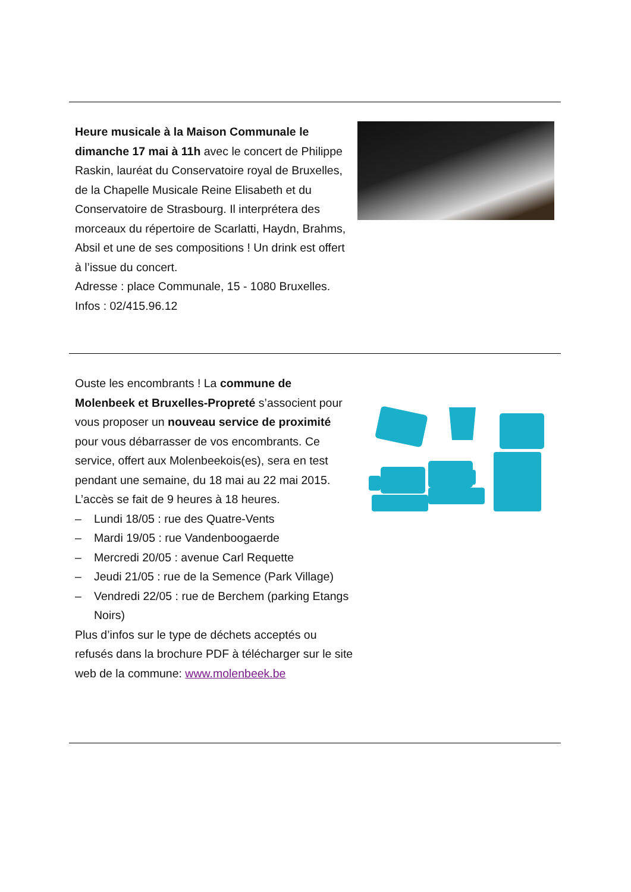Heure musicale à la Maison Communale le dimanche 17 mai à 11h avec le concert de Philippe Raskin, lauréat du Conservatoire royal de Bruxelles, de la Chapelle Musicale Reine Elisabeth et du Conservatoire de Strasbourg. Il interprétera des morceaux du répertoire de Scarlatti, Haydn, Brahms, Absil et une de ses compositions ! Un drink est offert à l’issue du concert.
Adresse : place Communale, 15 - 1080 Bruxelles.
Infos : 02/415.96.12
Ouste les encombrants ! La commune de Molenbeek et Bruxelles-Propreté s’associent pour vous proposer un nouveau service de proximité pour vous débarrasser de vos encombrants. Ce service, offert aux Molenbeekois(es), sera en test pendant une semaine, du 18 mai au 22 mai 2015. L’accès se fait de 9 heures à 18 heures.
– Lundi 18/05 : rue des Quatre-Vents
– Mardi 19/05 : rue Vandenboogaerde
– Mercredi 20/05 : avenue Carl Requette
– Jeudi 21/05 : rue de la Semence (Park Village)
– Vendredi 22/05 : rue de Berchem (parking Etangs Noirs)
Plus d’infos sur le type de déchets acceptés ou refusés dans la brochure PDF à télécharger sur le site web de la commune: www.molenbeek.be